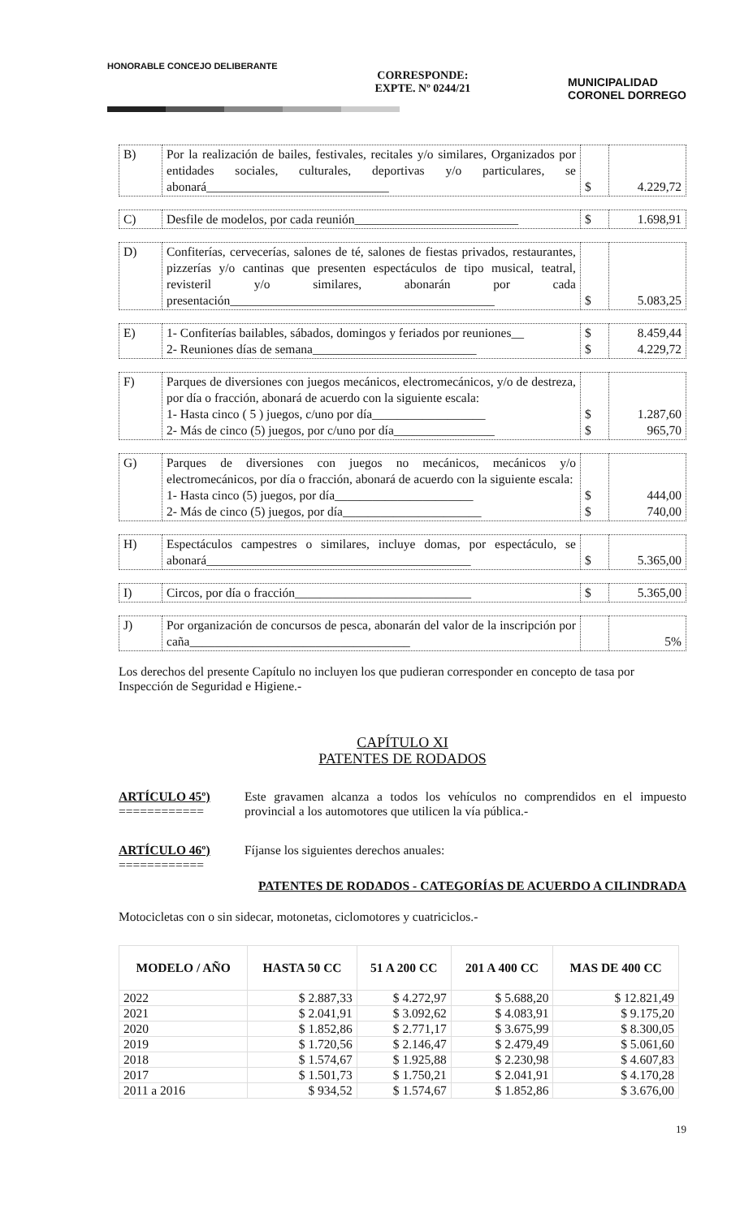HONORABLE CONCEJO DELIBERANTE
CORRESPONDE:
EXPTE. Nº 0244/21
MUNICIPALIDAD
CORONEL DORREGO
| B) | Por la realización de bailes, festivales, recitales y/o similares, Organizados por entidades sociales, culturales, deportivas y/o particulares, se abonará_____________________________ | $ | 4.229,72 |
| C) | Desfile de modelos, por cada reunión__________________________ | $ | 1.698,91 |
| D) | Confiterías, cervecerías, salones de té, salones de fiestas privados, restaurantes, pizzerías y/o cantinas que presenten espectáculos de tipo musical, teatral, revisteril y/o similares, abonarán por cada presentación__________________________________________ | $ | 5.083,25 |
| E) | 1- Confiterías bailables, sábados, domingos y feriados por reuniones__ 2- Reuniones días de semana__________________________ | $ $ | 8.459,44 4.229,72 |
| F) | Parques de diversiones con juegos mecánicos, electromecánicos, y/o de destreza, por día o fracción, abonará de acuerdo con la siguiente escala: 1- Hasta cinco ( 5 ) juegos, c/uno por día__________________ 2- Más de cinco (5) juegos, por c/uno por día________________ | $ $ | 1.287,60 965,70 |
| G) | Parques de diversiones con juegos no mecánicos, mecánicos y/o electromecánicos, por día o fracción, abonará de acuerdo con la siguiente escala: 1- Hasta cinco (5) juegos, por día______________________ 2- Más de cinco (5) juegos, por día______________________ | $ $ | 444,00 740,00 |
| H) | Espectáculos campestres o similares, incluye domas, por espectáculo, se abonará__________________________________________ | $ | 5.365,00 |
| I) | Circos, por día o fracción____________________________ | $ | 5.365,00 |
| J) | Por organización de concursos de pesca, abonarán del valor de la inscripción por caña___________________________________ | | 5% |
Los derechos del presente Capítulo no incluyen los que pudieran corresponder en concepto de tasa por Inspección de Seguridad e Higiene.-
CAPÍTULO XI
PATENTES DE RODADOS
ARTÍCULO 45º)
============
Este gravamen alcanza a todos los vehículos no comprendidos en el impuesto provincial a los automotores que utilicen la vía pública.-
ARTÍCULO 46º)
============
Fíjanse los siguientes derechos anuales:
PATENTES DE RODADOS - CATEGORÍAS DE ACUERDO A CILINDRADA
Motocicletas con o sin sidecar, motonetas, ciclomotores y cuatriciclos.-
| MODELO / AÑO | HASTA 50 CC | 51 A 200 CC | 201 A 400 CC | MAS DE 400 CC |
| --- | --- | --- | --- | --- |
| 2022 | $ 2.887,33 | $ 4.272,97 | $ 5.688,20 | $ 12.821,49 |
| 2021 | $ 2.041,91 | $ 3.092,62 | $ 4.083,91 | $ 9.175,20 |
| 2020 | $ 1.852,86 | $ 2.771,17 | $ 3.675,99 | $ 8.300,05 |
| 2019 | $ 1.720,56 | $ 2.146,47 | $ 2.479,49 | $ 5.061,60 |
| 2018 | $ 1.574,67 | $ 1.925,88 | $ 2.230,98 | $ 4.607,83 |
| 2017 | $ 1.501,73 | $ 1.750,21 | $ 2.041,91 | $ 4.170,28 |
| 2011 a 2016 | $ 934,52 | $ 1.574,67 | $ 1.852,86 | $ 3.676,00 |
19